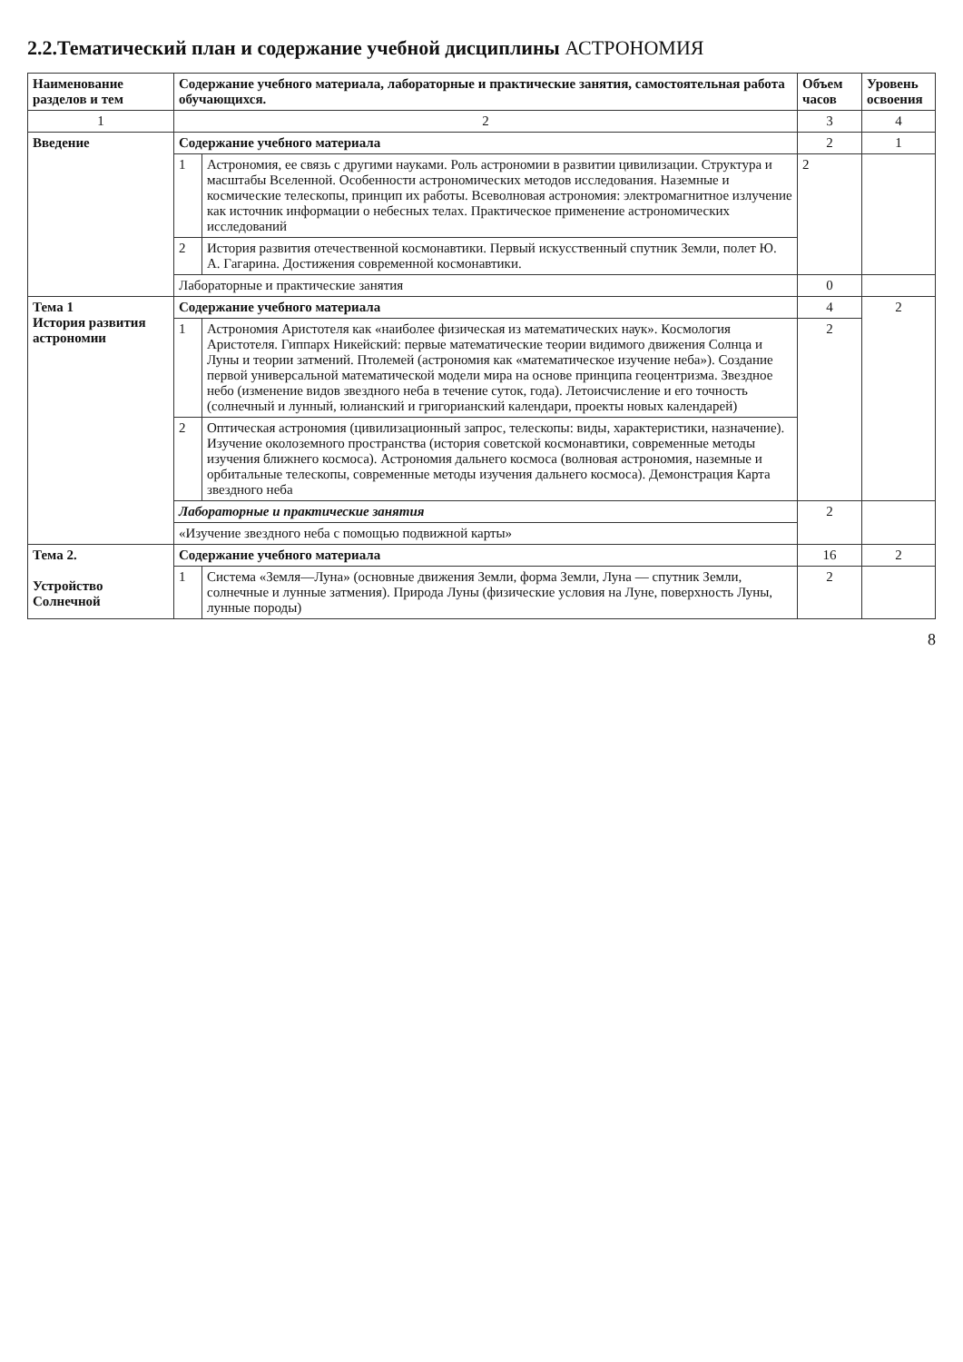2.2.Тематический план и содержание учебной дисциплины АСТРОНОМИЯ
| Наименование разделов и тем | Содержание учебного материала, лабораторные и практические занятия, самостоятельная работа обучающихся. | | Объем часов | Уровень освоения |
| --- | --- | --- | --- | --- |
| 1 | 2 | | 3 | 4 |
| Введение | Содержание учебного материала | | 2 | 1 |
| | 1 | Астрономия, ее связь с другими науками. Роль астрономии в развитии цивилизации. Структура и масштабы Вселенной. Особенности астрономических методов исследования. Наземные и космические телескопы, принцип их работы. Всеволновая астрономия: электромагнитное излучение как источник информации о небесных телах. Практическое применение астрономических исследований | 2 | |
| | 2 | История развития отечественной космонавтики. Первый искусственный спутник Земли, полет Ю. А. Гагарина. Достижения современной космонавтики. | | |
| | Лабораторные и практические занятия | | 0 | |
| Тема 1 История развития астрономии | Содержание учебного материала | | 4 | 2 |
| | 1 | Астрономия Аристотеля как «наиболее физическая из математических наук». Космология Аристотеля. Гиппарх Никейский: первые математические теории видимого движения Солнца и Луны и теории затмений. Птолемей (астрономия как «математическое изучение неба»). Создание первой универсальной математической модели мира на основе принципа геоцентризма. Звездное небо (изменение видов звездного неба в течение суток, года). Летоисчисление и его точность (солнечный и лунный, юлианский и григорианский календари, проекты новых календарей) | 2 | |
| | 2 | Оптическая астрономия (цивилизационный запрос, телескопы: виды, характеристики, назначение). Изучение околоземного пространства (история советской космонавтики, современные методы изучения ближнего космоса). Астрономия дальнего космоса (волновая астрономия, наземные и орбитальные телескопы, современные методы изучения дальнего космоса). Демонстрация Карта звездного неба | | |
| | Лабораторные и практические занятия | | 2 | |
| | «Изучение звездного неба с помощью подвижной карты» | | | |
| Тема 2. Устройство Солнечной | Содержание учебного материала | | 16 | 2 |
| | 1 | Система «Земля—Луна» (основные движения Земли, форма Земли, Луна — спутник Земли, солнечные и лунные затмения). Природа Луны (физические условия на Луне, поверхность Луны, лунные породы) | 2 | |
8